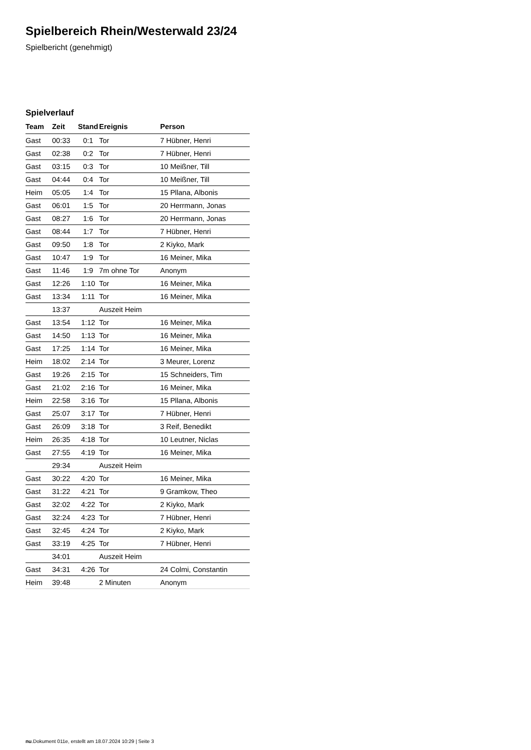Spielbereich Rhein/Westerwald 23/24
Spielbericht (genehmigt)
Spielverlauf
| Team | Zeit | Stand | Ereignis | Person |
| --- | --- | --- | --- | --- |
| Gast | 00:33 | 0:1 | Tor | 7 Hübner, Henri |
| Gast | 02:38 | 0:2 | Tor | 7 Hübner, Henri |
| Gast | 03:15 | 0:3 | Tor | 10 Meißner, Till |
| Gast | 04:44 | 0:4 | Tor | 10 Meißner, Till |
| Heim | 05:05 | 1:4 | Tor | 15 Pllana, Albonis |
| Gast | 06:01 | 1:5 | Tor | 20 Herrmann, Jonas |
| Gast | 08:27 | 1:6 | Tor | 20 Herrmann, Jonas |
| Gast | 08:44 | 1:7 | Tor | 7 Hübner, Henri |
| Gast | 09:50 | 1:8 | Tor | 2 Kiyko, Mark |
| Gast | 10:47 | 1:9 | Tor | 16 Meiner, Mika |
| Gast | 11:46 | 1:9 | 7m ohne Tor | Anonym |
| Gast | 12:26 | 1:10 | Tor | 16 Meiner, Mika |
| Gast | 13:34 | 1:11 | Tor | 16 Meiner, Mika |
| | 13:37 | | Auszeit Heim | |
| Gast | 13:54 | 1:12 | Tor | 16 Meiner, Mika |
| Gast | 14:50 | 1:13 | Tor | 16 Meiner, Mika |
| Gast | 17:25 | 1:14 | Tor | 16 Meiner, Mika |
| Heim | 18:02 | 2:14 | Tor | 3 Meurer, Lorenz |
| Gast | 19:26 | 2:15 | Tor | 15 Schneiders, Tim |
| Gast | 21:02 | 2:16 | Tor | 16 Meiner, Mika |
| Heim | 22:58 | 3:16 | Tor | 15 Pllana, Albonis |
| Gast | 25:07 | 3:17 | Tor | 7 Hübner, Henri |
| Gast | 26:09 | 3:18 | Tor | 3 Reif, Benedikt |
| Heim | 26:35 | 4:18 | Tor | 10 Leutner, Niclas |
| Gast | 27:55 | 4:19 | Tor | 16 Meiner, Mika |
| | 29:34 | | Auszeit Heim | |
| Gast | 30:22 | 4:20 | Tor | 16 Meiner, Mika |
| Gast | 31:22 | 4:21 | Tor | 9 Gramkow, Theo |
| Gast | 32:02 | 4:22 | Tor | 2 Kiyko, Mark |
| Gast | 32:24 | 4:23 | Tor | 7 Hübner, Henri |
| Gast | 32:45 | 4:24 | Tor | 2 Kiyko, Mark |
| Gast | 33:19 | 4:25 | Tor | 7 Hübner, Henri |
| | 34:01 | | Auszeit Heim | |
| Gast | 34:31 | 4:26 | Tor | 24 Colmi, Constantin |
| Heim | 39:48 | | 2 Minuten | Anonym |
nu.Dokument 011e, erstellt am 18.07.2024 10:29 | Seite 3